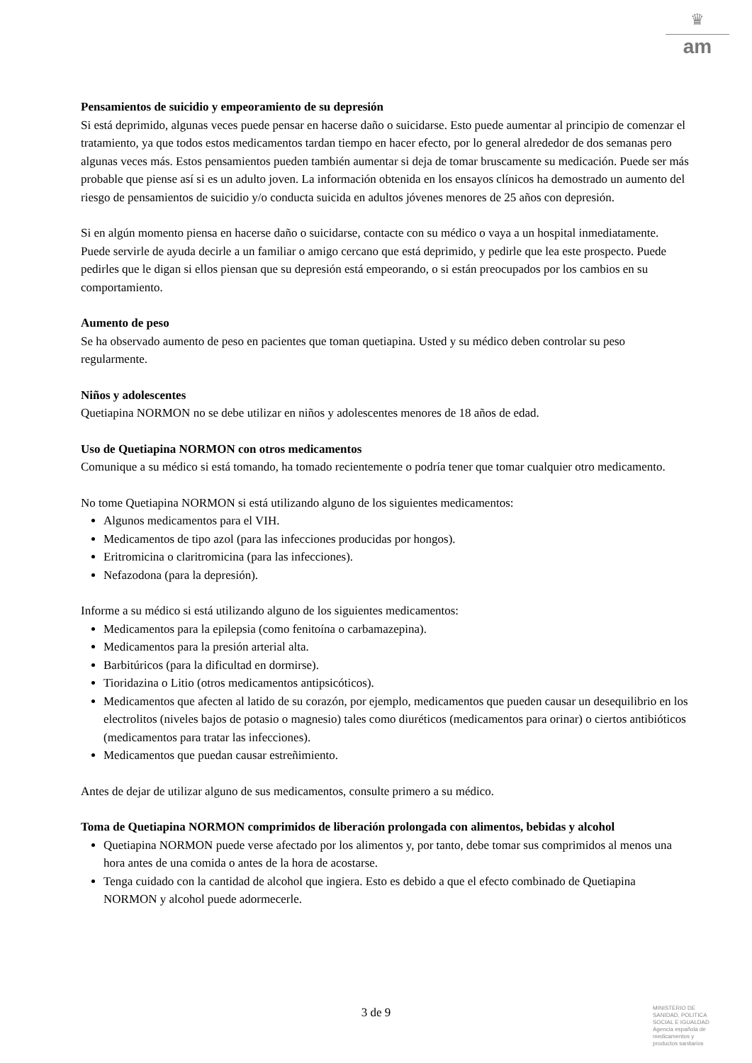♛
am
Pensamientos de suicidio y empeoramiento de su depresión
Si está deprimido, algunas veces puede pensar en hacerse daño o suicidarse. Esto puede aumentar al principio de comenzar el tratamiento, ya que todos estos medicamentos tardan tiempo en hacer efecto, por lo general alrededor de dos semanas pero algunas veces más. Estos pensamientos pueden también aumentar si deja de tomar bruscamente su medicación. Puede ser más probable que piense así si es un adulto joven. La información obtenida en los ensayos clínicos ha demostrado un aumento del riesgo de pensamientos de suicidio y/o conducta suicida en adultos jóvenes menores de 25 años con depresión.
Si en algún momento piensa en hacerse daño o suicidarse, contacte con su médico o vaya a un hospital inmediatamente. Puede servirle de ayuda decirle a un familiar o amigo cercano que está deprimido, y pedirle que lea este prospecto. Puede pedirles que le digan si ellos piensan que su depresión está empeorando, o si están preocupados por los cambios en su comportamiento.
Aumento de peso
Se ha observado aumento de peso en pacientes que toman quetiapina. Usted y su médico deben controlar su peso regularmente.
Niños y adolescentes
Quetiapina NORMON no se debe utilizar en niños y adolescentes menores de 18 años de edad.
Uso de Quetiapina NORMON con otros medicamentos
Comunique a su médico si está tomando, ha tomado recientemente o podría tener que tomar cualquier otro medicamento.
No tome Quetiapina NORMON si está utilizando alguno de los siguientes medicamentos:
Algunos medicamentos para el VIH.
Medicamentos de tipo azol (para las infecciones producidas por hongos).
Eritromicina o claritromicina (para las infecciones).
Nefazodona (para la depresión).
Informe a su médico si está utilizando alguno de los siguientes medicamentos:
Medicamentos para la epilepsia (como fenitoína o carbamazepina).
Medicamentos para la presión arterial alta.
Barbitúricos (para la dificultad en dormirse).
Tioridazina o Litio (otros medicamentos antipsicóticos).
Medicamentos que afecten al latido de su corazón, por ejemplo, medicamentos que pueden causar un desequilibrio en los electrolitos (niveles bajos de potasio o magnesio) tales como diuréticos (medicamentos para orinar) o ciertos antibióticos (medicamentos para tratar las infecciones).
Medicamentos que puedan causar estreñimiento.
Antes de dejar de utilizar alguno de sus medicamentos, consulte primero a su médico.
Toma de Quetiapina NORMON comprimidos de liberación prolongada con alimentos, bebidas y alcohol
Quetiapina NORMON puede verse afectado por los alimentos y, por tanto, debe tomar sus comprimidos al menos una hora antes de una comida o antes de la hora de acostarse.
Tenga cuidado con la cantidad de alcohol que ingiera. Esto es debido a que el efecto combinado de Quetiapina NORMON y alcohol puede adormecerle.
3 de 9
MINISTERIO DE
SANIDAD, POLITICA
SOCIAL E IGUALDAD
Agencia española de
medicamentos y
productos sanitarios